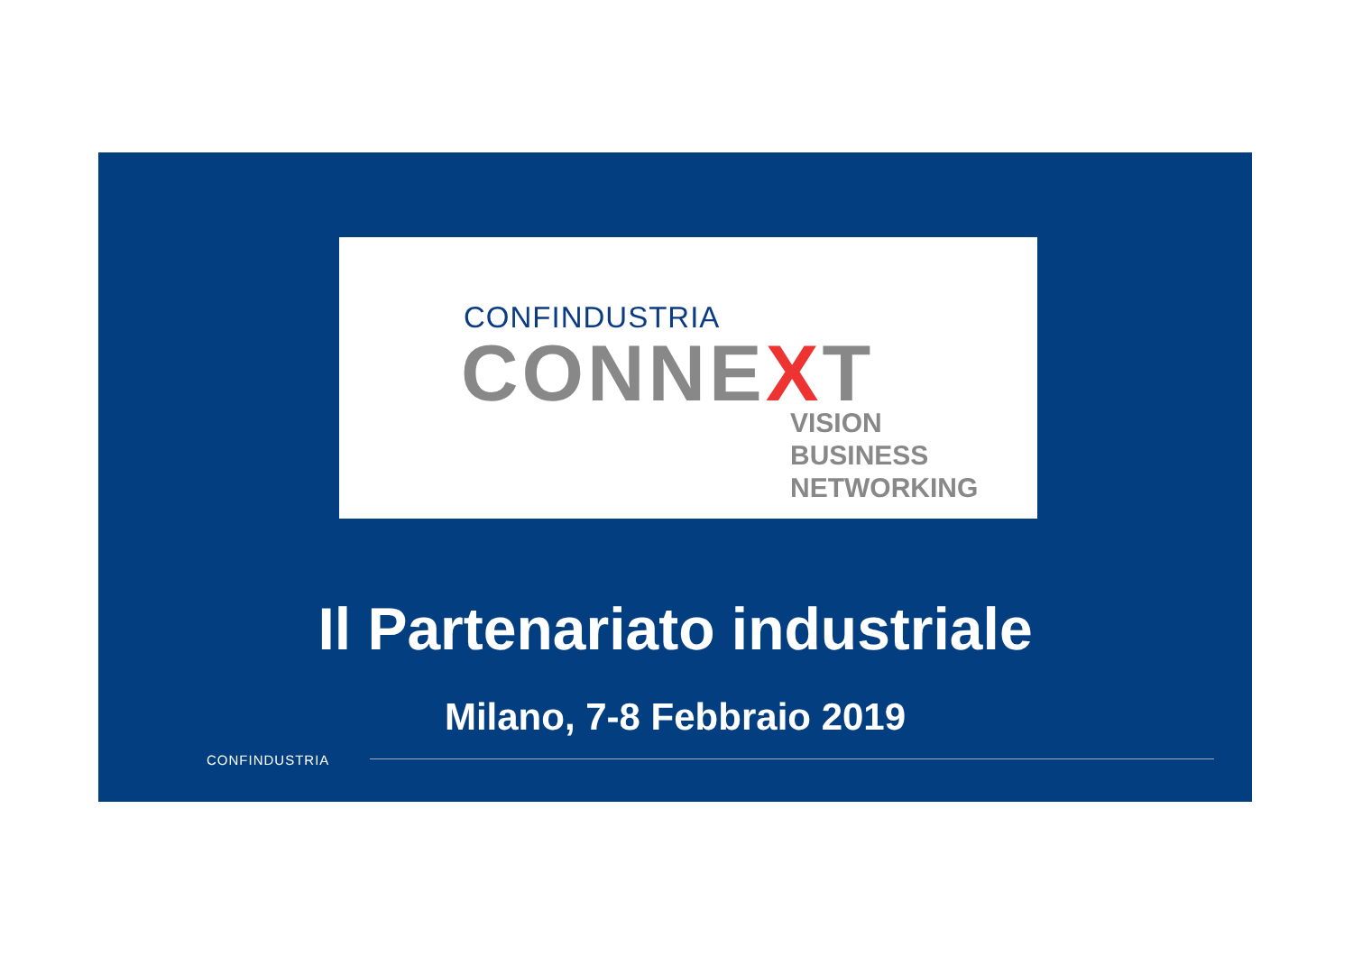CONFINDUSTRIA
CONNEXT
VISION
BUSINESS
NETWORKING
Il Partenariato industriale
Milano, 7-8 Febbraio 2019
CONFINDUSTRIA